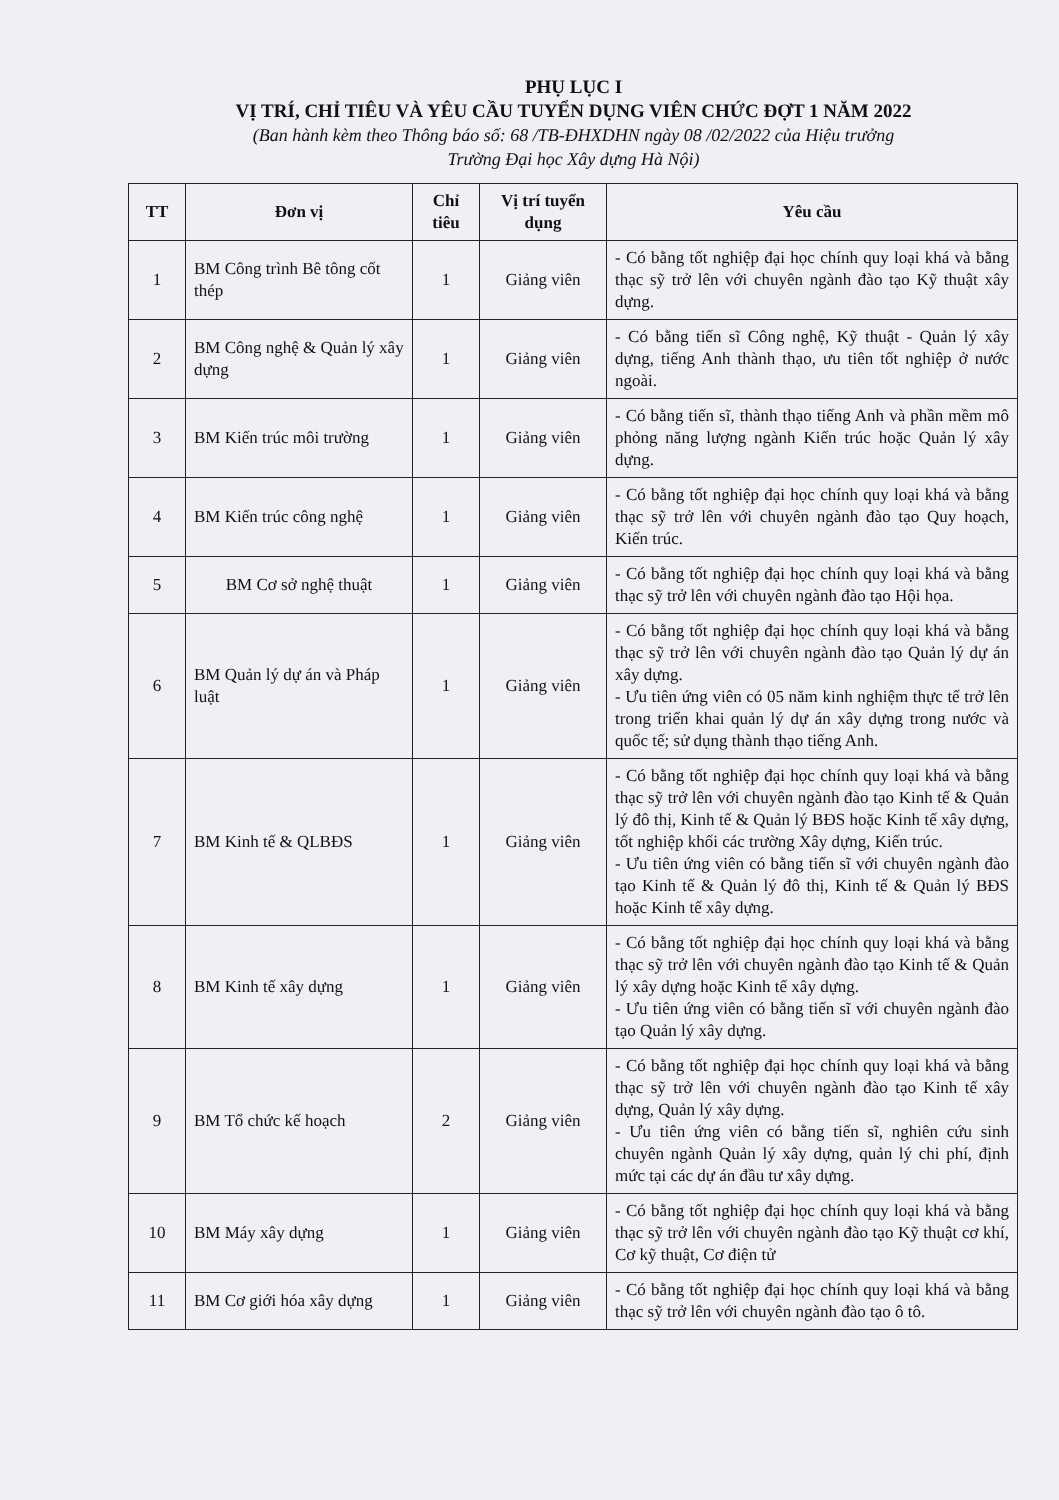PHỤ LỤC I
VỊ TRÍ, CHỈ TIÊU VÀ YÊU CẦU TUYỂN DỤNG VIÊN CHỨC ĐỢT 1 NĂM 2022
(Ban hành kèm theo Thông báo số: 68 /TB-ĐHXDHN ngày 08 /02/2022 của Hiệu trưởng
Trường Đại học Xây dựng Hà Nội)
| TT | Đơn vị | Chỉ tiêu | Vị trí tuyển dụng | Yêu cầu |
| --- | --- | --- | --- | --- |
| 1 | BM Công trình Bê tông cốt thép | 1 | Giảng viên | - Có bằng tốt nghiệp đại học chính quy loại khá và bằng thạc sỹ trở lên với chuyên ngành đào tạo Kỹ thuật xây dựng. |
| 2 | BM Công nghệ & Quản lý xây dựng | 1 | Giảng viên | - Có bằng tiến sĩ Công nghệ, Kỹ thuật - Quản lý xây dựng, tiếng Anh thành thạo, ưu tiên tốt nghiệp ở nước ngoài. |
| 3 | BM Kiến trúc môi trường | 1 | Giảng viên | - Có bằng tiến sĩ, thành thạo tiếng Anh và phần mềm mô phỏng năng lượng ngành Kiến trúc hoặc Quản lý xây dựng. |
| 4 | BM Kiến trúc công nghệ | 1 | Giảng viên | - Có bằng tốt nghiệp đại học chính quy loại khá và bằng thạc sỹ trở lên với chuyên ngành đào tạo Quy hoạch, Kiến trúc. |
| 5 | BM Cơ sở nghệ thuật | 1 | Giảng viên | - Có bằng tốt nghiệp đại học chính quy loại khá và bằng thạc sỹ trở lên với chuyên ngành đào tạo Hội họa. |
| 6 | BM Quản lý dự án và Pháp luật | 1 | Giảng viên | - Có bằng tốt nghiệp đại học chính quy loại khá và bằng thạc sỹ trở lên với chuyên ngành đào tạo Quản lý dự án xây dựng. - Ưu tiên ứng viên có 05 năm kinh nghiệm thực tế trở lên trong triển khai quản lý dự án xây dựng trong nước và quốc tế; sử dụng thành thạo tiếng Anh. |
| 7 | BM Kinh tế & QLBĐS | 1 | Giảng viên | - Có bằng tốt nghiệp đại học chính quy loại khá và bằng thạc sỹ trở lên với chuyên ngành đào tạo Kinh tế & Quản lý đô thị, Kinh tế & Quản lý BĐS hoặc Kinh tế xây dựng, tốt nghiệp khối các trường Xây dựng, Kiến trúc. - Ưu tiên ứng viên có bằng tiến sĩ với chuyên ngành đào tạo Kinh tế & Quản lý đô thị, Kinh tế & Quản lý BĐS hoặc Kinh tế xây dựng. |
| 8 | BM Kinh tế xây dựng | 1 | Giảng viên | - Có bằng tốt nghiệp đại học chính quy loại khá và bằng thạc sỹ trở lên với chuyên ngành đào tạo Kinh tế & Quản lý xây dựng hoặc Kinh tế xây dựng. - Ưu tiên ứng viên có bằng tiến sĩ với chuyên ngành đào tạo Quản lý xây dựng. |
| 9 | BM Tổ chức kế hoạch | 2 | Giảng viên | - Có bằng tốt nghiệp đại học chính quy loại khá và bằng thạc sỹ trở lên với chuyên ngành đào tạo Kinh tế xây dựng, Quản lý xây dựng. - Ưu tiên ứng viên có bằng tiến sĩ, nghiên cứu sinh chuyên ngành Quản lý xây dựng, quản lý chi phí, định mức tại các dự án đầu tư xây dựng. |
| 10 | BM Máy xây dựng | 1 | Giảng viên | - Có bằng tốt nghiệp đại học chính quy loại khá và bằng thạc sỹ trở lên với chuyên ngành đào tạo Kỹ thuật cơ khí, Cơ kỹ thuật, Cơ điện tử |
| 11 | BM Cơ giới hóa xây dựng | 1 | Giảng viên | - Có bằng tốt nghiệp đại học chính quy loại khá và bằng thạc sỹ trở lên với chuyên ngành đào tạo ô tô. |